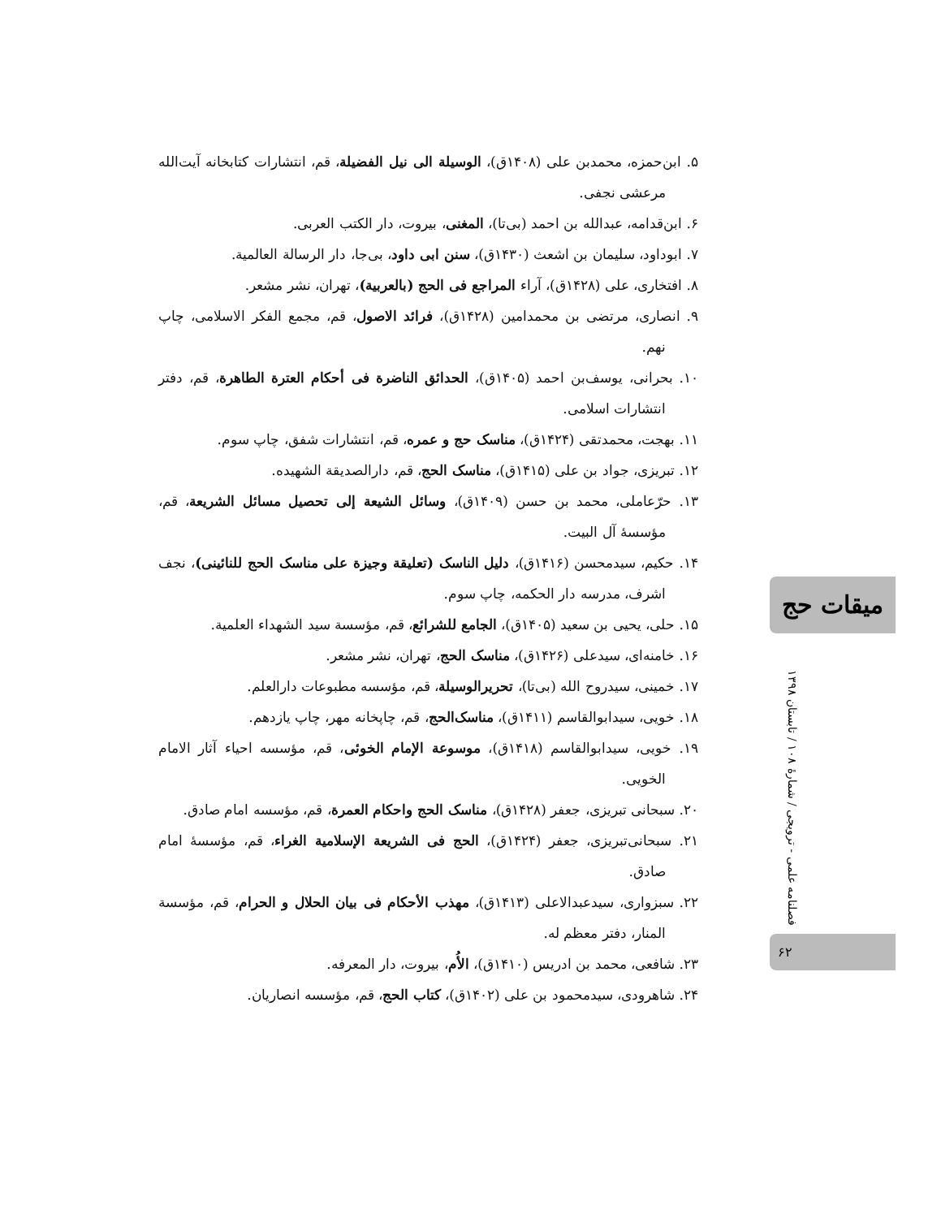۵. ابن‌حمزه، محمدبن علی (۱۴۰۸ق)، الوسیلة الی نیل الفضیلة، قم، انتشارات کتابخانه آیت‌الله مرعشی نجفی.
۶. ابن‌قدامه، عبدالله بن احمد (بی‌تا)، المغنی، بیروت، دار الکتب العربی.
۷. ابوداود، سلیمان بن اشعث (۱۴۳۰ق)، سنن ابی داود، بی‌جا، دار الرسالة العالمیة.
۸. افتخاری، علی (۱۴۲۸ق)، آراء المراجع فی الحج (بالعربیة)، تهران، نشر مشعر.
۹. انصاری، مرتضی بن محمدامین (۱۴۲۸ق)، فرائد الاصول، قم، مجمع الفکر الاسلامی، چاپ نهم.
۱۰. بحرانی، یوسف‌بن احمد (۱۴۰۵ق)، الحدائق الناضرة فی أحکام العترة الطاهرة، قم، دفتر انتشارات اسلامی.
۱۱. بهجت، محمدتقی (۱۴۲۴ق)، مناسک حج و عمره، قم، انتشارات شفق، چاپ سوم.
۱۲. تبریزی، جواد بن علی (۱۴۱۵ق)، مناسک الحج، قم، دارالصدیقة الشهیده.
۱۳. حرّعاملی، محمد بن حسن (۱۴۰۹ق)، وسائل الشیعة إلی تحصیل مسائل الشریعة، قم، مؤسسهٔ آل البیت.
۱۴. حکیم، سیدمحسن (۱۴۱۶ق)، دلیل الناسک (تعلیقة وجیزة علی مناسک الحج للنائینی)، نجف اشرف، مدرسه دار الحکمه، چاپ سوم.
۱۵. حلی، یحیی بن سعید (۱۴۰۵ق)، الجامع للشرائع، قم، مؤسسة سید الشهداء العلمیة.
۱۶. خامنه‌ای، سیدعلی (۱۴۲۶ق)، مناسک الحج، تهران، نشر مشعر.
۱۷. خمینی، سیدروح الله (بی‌تا)، تحریرالوسیلة، قم، مؤسسه مطبوعات دارالعلم.
۱۸. خویی، سیدابوالقاسم (۱۴۱۱ق)، مناسک‌الحج، قم، چاپخانه مهر، چاپ یازدهم.
۱۹. خویی، سیدابوالقاسم (۱۴۱۸ق)، موسوعة الإمام الخوئی، قم، مؤسسه احیاء آثار الامام الخویی.
۲۰. سبحانی تبریزی، جعفر (۱۴۲۸ق)، مناسک الحج واحکام العمرة، قم، مؤسسه امام صادق.
۲۱. سبحانی‌تبریزی، جعفر (۱۴۲۴ق)، الحج فی الشریعة الإسلامیة الغراء، قم، مؤسسهٔ امام صادق.
۲۲. سبزواری، سیدعبدالاعلی (۱۴۱۳ق)، مهذب الأحکام فی بیان الحلال و الحرام، قم، مؤسسة المنار، دفتر معظم له.
۲۳. شافعی، محمد بن ادریس (۱۴۱۰ق)، الأُم، بیروت، دار المعرفه.
۲۴. شاهرودی، سیدمحمود بن علی (۱۴۰۲ق)، کتاب الحج، قم، مؤسسه انصاریان.
میقات حج
فصلنامه علمی - ترویجی / شمارهٔ ۱۰۸ / تابستان ۱۳۹۸
۶۲